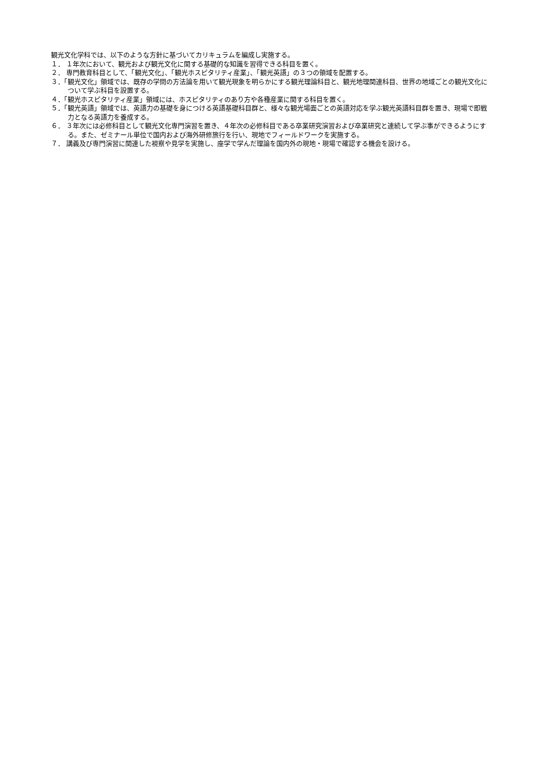観光文化学科では、以下のような方針に基づいてカリキュラムを編成し実施する。
１． １年次において、観光および観光文化に関する基礎的な知識を習得できる科目を置く。
２． 専門教育科目として、「観光文化」、「観光ホスピタリティ産業」、「観光英語」の３つの領域を配置する。
３．「観光文化」領域では、既存の学問の方法論を用いて観光現象を明らかにする観光理論科目と、観光地理関連科目、世界の地域ごとの観光文化について学ぶ科目を設置する。
４．「観光ホスピタリティ産業」領域には、ホスピタリティのあり方や各種産業に関する科目を置く。
５．「観光英語」領域では、英語力の基礎を身につける英語基礎科目群と、様々な観光場面ごとの英語対応を学ぶ観光英語科目群を置き、現場で即戦力となる英語力を養成する。
６． ３年次には必修科目として観光文化専門演習を置き、４年次の必修科目である卒業研究演習および卒業研究と連続して学ぶ事ができるようにする。また、ゼミナール単位で国内および海外研修旅行を行い、現地でフィールドワークを実施する。
７． 講義及び専門演習に関連した視察や見学を実施し、座学で学んだ理論を国内外の現地・現場で確認する機会を設ける。